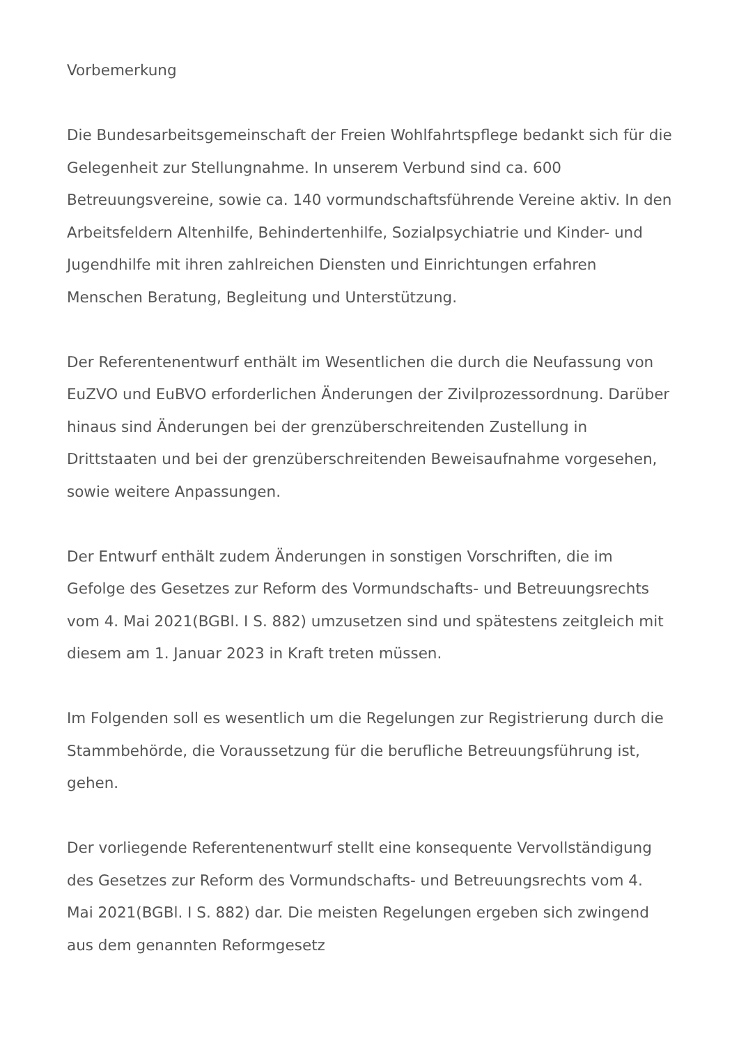Vorbemerkung
Die Bundesarbeitsgemeinschaft der Freien Wohlfahrtspflege bedankt sich für die Gelegenheit zur Stellungnahme. In unserem Verbund sind ca. 600 Betreuungsvereine, sowie ca. 140 vormundschaftsführende Vereine aktiv. In den Arbeitsfeldern Altenhilfe, Behindertenhilfe, Sozialpsychiatrie und Kinder- und Jugendhilfe mit ihren zahlreichen Diensten und Einrichtungen erfahren Menschen Beratung, Begleitung und Unterstützung.
Der Referentenentwurf enthält im Wesentlichen die durch die Neufassung von EuZVO und EuBVO erforderlichen Änderungen der Zivilprozessordnung. Darüber hinaus sind Änderungen bei der grenzüberschreitenden Zustellung in Drittstaaten und bei der grenzüberschreitenden Beweisaufnahme vorgesehen, sowie weitere Anpassungen.
Der Entwurf enthält zudem Änderungen in sonstigen Vorschriften, die im Gefolge des Gesetzes zur Reform des Vormundschafts- und Betreuungsrechts vom 4. Mai 2021(BGBl. I S. 882) umzusetzen sind und spätestens zeitgleich mit diesem am 1. Januar 2023 in Kraft treten müssen.
Im Folgenden soll es wesentlich um die Regelungen zur Registrierung durch die Stammbehörde, die Voraussetzung für die berufliche Betreuungsführung ist, gehen.
Der vorliegende Referentenentwurf stellt eine konsequente Vervollständigung des Gesetzes zur Reform des Vormundschafts- und Betreuungsrechts vom 4. Mai 2021(BGBl. I S. 882) dar. Die meisten Regelungen ergeben sich zwingend aus dem genannten Reformgesetz